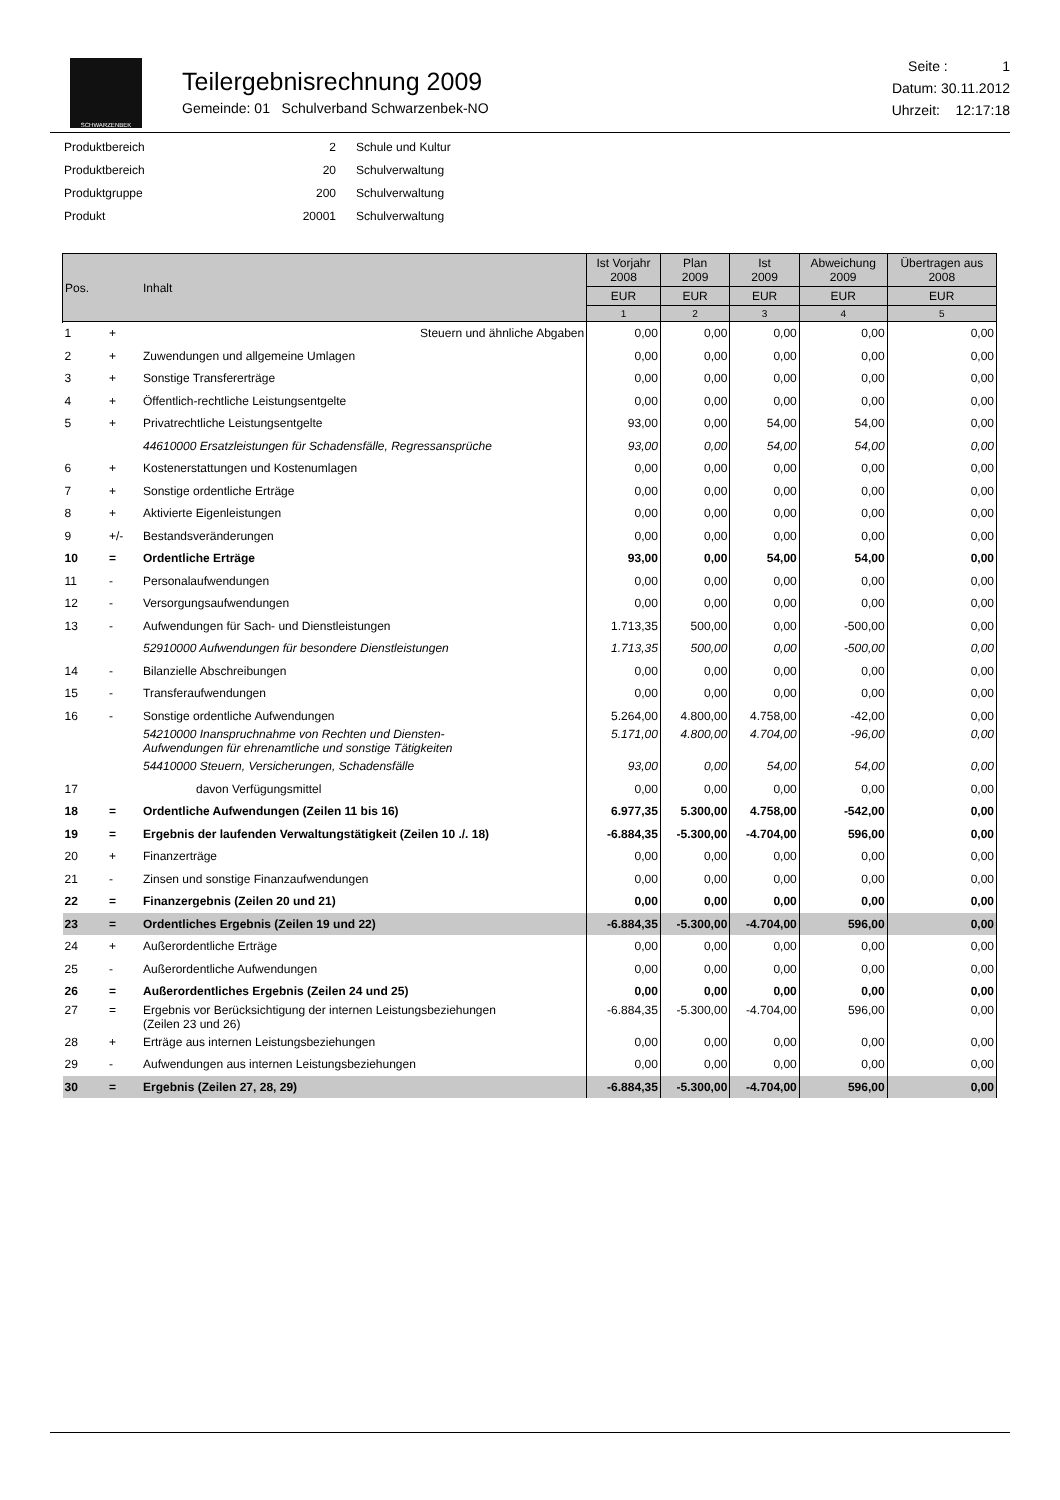SCHWARZENBEK
Teilergebnisrechnung 2009
Gemeinde: 01 Schulverband Schwarzenbek-NO
Seite : 1
Datum: 30.11.2012
Uhrzeit: 12:17:18
| Produktbereich | 2 | Schule und Kultur |
| Produktbereich | 20 | Schulverwaltung |
| Produktgruppe | 200 | Schulverwaltung |
| Produkt | 20001 | Schulverwaltung |
| Pos. | | Inhalt | Ist Vorjahr 2008 | Plan 2009 | Ist 2009 | Abweichung 2009 | Übertragen aus 2008 |
| --- | --- | --- | --- | --- | --- | --- | --- |
| | | | EUR | EUR | EUR | EUR | EUR |
| | | | 1 | 2 | 3 | 4 | 5 |
| 1 | + | Steuern und ähnliche Abgaben | 0,00 | 0,00 | 0,00 | 0,00 | 0,00 |
| 2 | + | Zuwendungen und allgemeine Umlagen | 0,00 | 0,00 | 0,00 | 0,00 | 0,00 |
| 3 | + | Sonstige Transfererträge | 0,00 | 0,00 | 0,00 | 0,00 | 0,00 |
| 4 | + | Öffentlich-rechtliche Leistungsentgelte | 0,00 | 0,00 | 0,00 | 0,00 | 0,00 |
| 5 | + | Privatrechtliche Leistungsentgelte | 93,00 | 0,00 | 54,00 | 54,00 | 0,00 |
| | | 44610000 Ersatzleistungen für Schadensfälle, Regressansprüche | 93,00 | 0,00 | 54,00 | 54,00 | 0,00 |
| 6 | + | Kostenerstattungen und Kostenumlagen | 0,00 | 0,00 | 0,00 | 0,00 | 0,00 |
| 7 | + | Sonstige ordentliche Erträge | 0,00 | 0,00 | 0,00 | 0,00 | 0,00 |
| 8 | + | Aktivierte Eigenleistungen | 0,00 | 0,00 | 0,00 | 0,00 | 0,00 |
| 9 | +/- | Bestandsveränderungen | 0,00 | 0,00 | 0,00 | 0,00 | 0,00 |
| 10 | = | Ordentliche Erträge | 93,00 | 0,00 | 54,00 | 54,00 | 0,00 |
| 11 | - | Personalaufwendungen | 0,00 | 0,00 | 0,00 | 0,00 | 0,00 |
| 12 | - | Versorgungsaufwendungen | 0,00 | 0,00 | 0,00 | 0,00 | 0,00 |
| 13 | - | Aufwendungen für Sach- und Dienstleistungen | 1.713,35 | 500,00 | 0,00 | -500,00 | 0,00 |
| | | 52910000 Aufwendungen für besondere Dienstleistungen | 1.713,35 | 500,00 | 0,00 | -500,00 | 0,00 |
| 14 | - | Bilanzielle Abschreibungen | 0,00 | 0,00 | 0,00 | 0,00 | 0,00 |
| 15 | - | Transferaufwendungen | 0,00 | 0,00 | 0,00 | 0,00 | 0,00 |
| 16 | - | Sonstige ordentliche Aufwendungen | 5.264,00 | 4.800,00 | 4.758,00 | -42,00 | 0,00 |
| | | 54210000 Inanspruchnahme von Rechten und Diensten- Aufwendungen für ehrenamtliche und sonstige Tätigkeiten | 5.171,00 | 4.800,00 | 4.704,00 | -96,00 | 0,00 |
| | | 54410000 Steuern, Versicherungen, Schadensfälle | 93,00 | 0,00 | 54,00 | 54,00 | 0,00 |
| 17 | | davon Verfügungsmittel | 0,00 | 0,00 | 0,00 | 0,00 | 0,00 |
| 18 | = | Ordentliche Aufwendungen (Zeilen 11 bis 16) | 6.977,35 | 5.300,00 | 4.758,00 | -542,00 | 0,00 |
| 19 | = | Ergebnis der laufenden Verwaltungstätigkeit (Zeilen 10 ./. 18) | -6.884,35 | -5.300,00 | -4.704,00 | 596,00 | 0,00 |
| 20 | + | Finanzerträge | 0,00 | 0,00 | 0,00 | 0,00 | 0,00 |
| 21 | - | Zinsen und sonstige Finanzaufwendungen | 0,00 | 0,00 | 0,00 | 0,00 | 0,00 |
| 22 | = | Finanzergebnis (Zeilen 20 und 21) | 0,00 | 0,00 | 0,00 | 0,00 | 0,00 |
| 23 | = | Ordentliches Ergebnis (Zeilen 19 und 22) | -6.884,35 | -5.300,00 | -4.704,00 | 596,00 | 0,00 |
| 24 | + | Außerordentliche Erträge | 0,00 | 0,00 | 0,00 | 0,00 | 0,00 |
| 25 | - | Außerordentliche Aufwendungen | 0,00 | 0,00 | 0,00 | 0,00 | 0,00 |
| 26 | = | Außerordentliches Ergebnis (Zeilen 24 und 25) | 0,00 | 0,00 | 0,00 | 0,00 | 0,00 |
| 27 | = | Ergebnis vor Berücksichtigung der internen Leistungsbeziehungen (Zeilen 23 und 26) | -6.884,35 | -5.300,00 | -4.704,00 | 596,00 | 0,00 |
| 28 | + | Erträge aus internen Leistungsbeziehungen | 0,00 | 0,00 | 0,00 | 0,00 | 0,00 |
| 29 | - | Aufwendungen aus internen Leistungsbeziehungen | 0,00 | 0,00 | 0,00 | 0,00 | 0,00 |
| 30 | = | Ergebnis (Zeilen 27, 28, 29) | -6.884,35 | -5.300,00 | -4.704,00 | 596,00 | 0,00 |